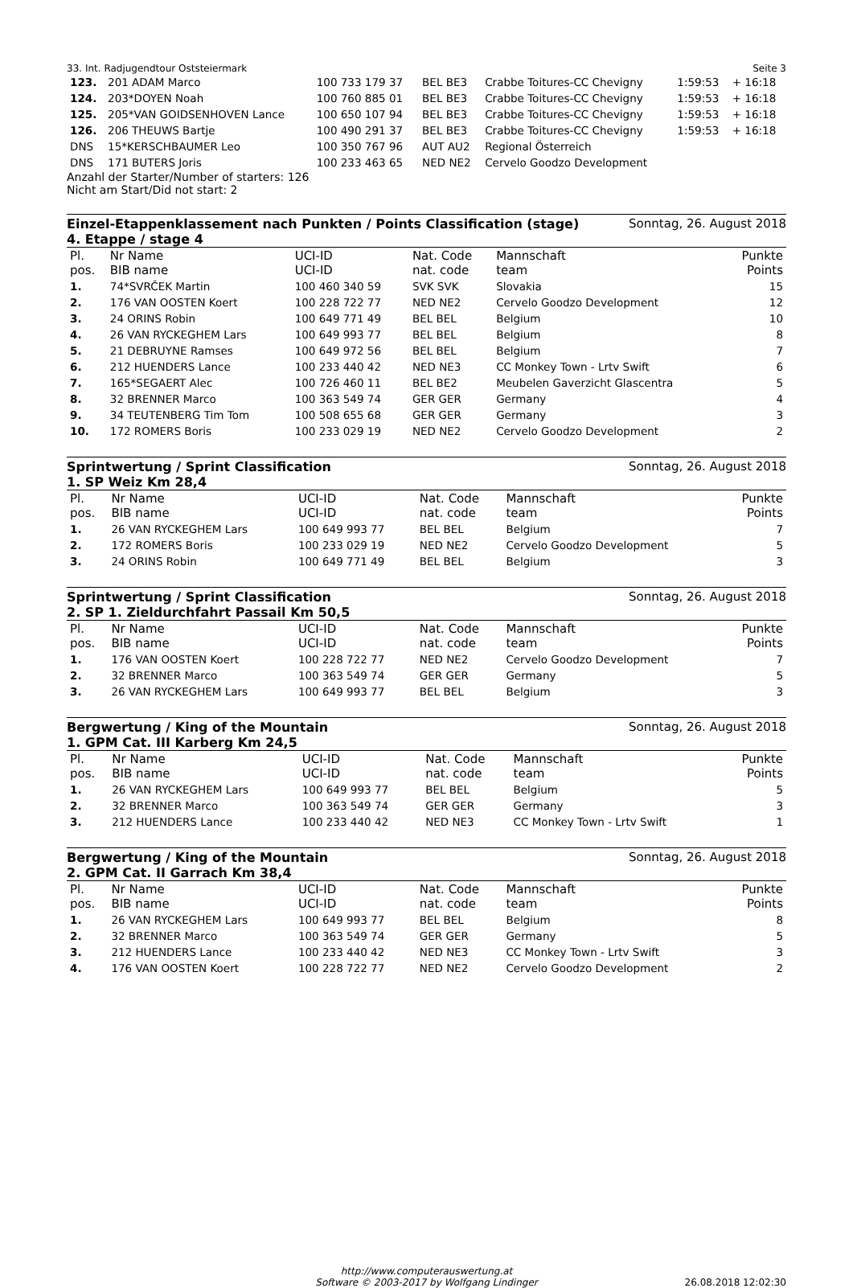33. Int. Radjugendtour Oststeiermark Seite 3
| 123. | 201 ADAM Marco | 100 733 179 37 | BEL BE3 | Crabbe Toitures-CC Chevigny | 1:59:53 | + 16:18 |
| 124. | 203*DOYEN Noah | 100 760 885 01 | BEL BE3 | Crabbe Toitures-CC Chevigny | 1:59:53 | + 16:18 |
| 125. | 205*VAN GOIDSENHOVEN Lance | 100 650 107 94 | BEL BE3 | Crabbe Toitures-CC Chevigny | 1:59:53 | + 16:18 |
| 126. | 206 THEUWS Bartje | 100 490 291 37 | BEL BE3 | Crabbe Toitures-CC Chevigny | 1:59:53 | + 16:18 |
| DNS | 15*KERSCHBAUMER Leo | 100 350 767 96 | AUT AU2 | Regional Österreich | | |
| DNS | 171 BUTERS Joris | 100 233 463 65 | NED NE2 | Cervelo Goodzo Development | | |
Anzahl der Starter/Number of starters: 126
Nicht am Start/Did not start: 2
Einzel-Etappenklassement nach Punkten / Points Classification (stage)
4. Etappe / stage 4
Sonntag, 26. August 2018
| Pl. pos. | Nr Name BIB name | UCI-ID UCI-ID | Nat. Code nat. code | Mannschaft team | Punkte Points |
| 1. | 74*SVRČEK Martin | 100 460 340 59 | SVK SVK | Slovakia | 15 |
| 2. | 176 VAN OOSTEN Koert | 100 228 722 77 | NED NE2 | Cervelo Goodzo Development | 12 |
| 3. | 24 ORINS Robin | 100 649 771 49 | BEL BEL | Belgium | 10 |
| 4. | 26 VAN RYCKEGHEM Lars | 100 649 993 77 | BEL BEL | Belgium | 8 |
| 5. | 21 DEBRUYNE Ramses | 100 649 972 56 | BEL BEL | Belgium | 7 |
| 6. | 212 HUENDERS Lance | 100 233 440 42 | NED NE3 | CC Monkey Town - Lrtv Swift | 6 |
| 7. | 165*SEGAERT Alec | 100 726 460 11 | BEL BE2 | Meubelen Gaverzicht Glascentra | 5 |
| 8. | 32 BRENNER Marco | 100 363 549 74 | GER GER | Germany | 4 |
| 9. | 34 TEUTENBERG Tim Tom | 100 508 655 68 | GER GER | Germany | 3 |
| 10. | 172 ROMERS Boris | 100 233 029 19 | NED NE2 | Cervelo Goodzo Development | 2 |
Sprintwertung / Sprint Classification
1. SP Weiz Km 28,4
Sonntag, 26. August 2018
| Pl. pos. | Nr Name BIB name | UCI-ID UCI-ID | Nat. Code nat. code | Mannschaft team | Punkte Points |
| 1. | 26 VAN RYCKEGHEM Lars | 100 649 993 77 | BEL BEL | Belgium | 7 |
| 2. | 172 ROMERS Boris | 100 233 029 19 | NED NE2 | Cervelo Goodzo Development | 5 |
| 3. | 24 ORINS Robin | 100 649 771 49 | BEL BEL | Belgium | 3 |
Sprintwertung / Sprint Classification
2. SP 1. Zieldurchfahrt Passail Km 50,5
Sonntag, 26. August 2018
| Pl. pos. | Nr Name BIB name | UCI-ID UCI-ID | Nat. Code nat. code | Mannschaft team | Punkte Points |
| 1. | 176 VAN OOSTEN Koert | 100 228 722 77 | NED NE2 | Cervelo Goodzo Development | 7 |
| 2. | 32 BRENNER Marco | 100 363 549 74 | GER GER | Germany | 5 |
| 3. | 26 VAN RYCKEGHEM Lars | 100 649 993 77 | BEL BEL | Belgium | 3 |
Bergwertung / King of the Mountain
1. GPM Cat. III Karberg Km 24,5
Sonntag, 26. August 2018
| Pl. pos. | Nr Name BIB name | UCI-ID UCI-ID | Nat. Code nat. code | Mannschaft team | Punkte Points |
| 1. | 26 VAN RYCKEGHEM Lars | 100 649 993 77 | BEL BEL | Belgium | 5 |
| 2. | 32 BRENNER Marco | 100 363 549 74 | GER GER | Germany | 3 |
| 3. | 212 HUENDERS Lance | 100 233 440 42 | NED NE3 | CC Monkey Town - Lrtv Swift | 1 |
Bergwertung / King of the Mountain
2. GPM Cat. II Garrach Km 38,4
Sonntag, 26. August 2018
| Pl. pos. | Nr Name BIB name | UCI-ID UCI-ID | Nat. Code nat. code | Mannschaft team | Punkte Points |
| 1. | 26 VAN RYCKEGHEM Lars | 100 649 993 77 | BEL BEL | Belgium | 8 |
| 2. | 32 BRENNER Marco | 100 363 549 74 | GER GER | Germany | 5 |
| 3. | 212 HUENDERS Lance | 100 233 440 42 | NED NE3 | CC Monkey Town - Lrtv Swift | 3 |
| 4. | 176 VAN OOSTEN Koert | 100 228 722 77 | NED NE2 | Cervelo Goodzo Development | 2 |
http://www.computerauswertung.at
Software © 2003-2017 by Wolfgang Lindinger
26.08.2018 12:02:30